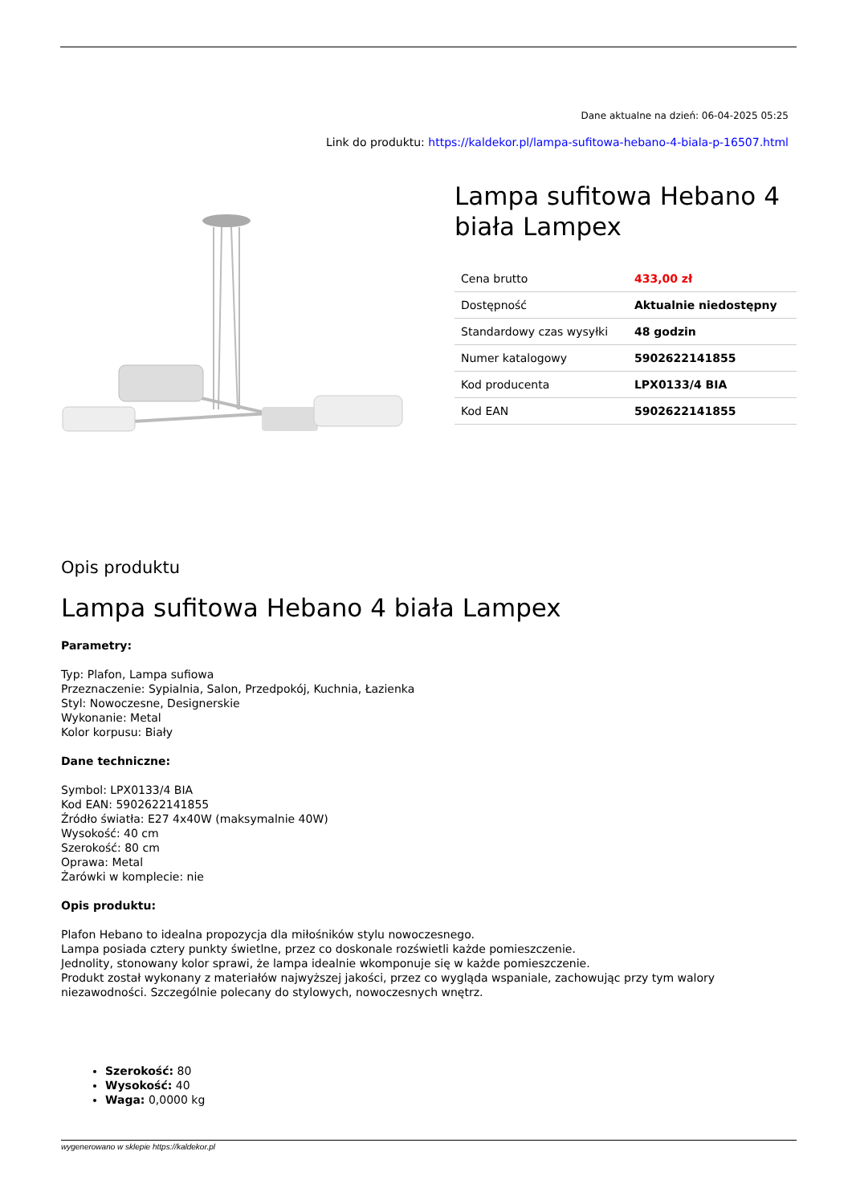Dane aktualne na dzień: 06-04-2025 05:25
Link do produktu: https://kaldekor.pl/lampa-sufitowa-hebano-4-biala-p-16507.html
Lampa sufitowa Hebano 4 biała Lampex
| Cena brutto | 433,00 zł |
| Dostępność | Aktualnie niedostępny |
| Standardowy czas wysyłki | 48 godzin |
| Numer katalogowy | 5902622141855 |
| Kod producenta | LPX0133/4 BIA |
| Kod EAN | 5902622141855 |
Opis produktu
Lampa sufitowa Hebano 4 biała Lampex
Parametry:
Typ: Plafon, Lampa sufiowa
Przeznaczenie: Sypialnia, Salon, Przedpokój, Kuchnia, Łazienka
Styl: Nowoczesne, Designerskie
Wykonanie: Metal
Kolor korpusu: Biały
Dane techniczne:
Symbol: LPX0133/4 BIA
Kod EAN: 5902622141855
Źródło światła: E27 4x40W (maksymalnie 40W)
Wysokość: 40 cm
Szerokość: 80 cm
Oprawa: Metal
Żarówki w komplecie: nie
Opis produktu:
Plafon Hebano to idealna propozycja dla miłośników stylu nowoczesnego.
Lampa posiada cztery punkty świetlne, przez co doskonale rozświetli każde pomieszczenie.
Jednolity, stonowany kolor sprawi, że lampa idealnie wkomponuje się w każde pomieszczenie.
Produkt został wykonany z materiałów najwyższej jakości, przez co wygląda wspaniale, zachowując przy tym walory niezawodności. Szczególnie polecany do stylowych, nowoczesnych wnętrz.
Szerokość: 80
Wysokość: 40
Waga: 0,0000 kg
wygenerowano w sklepie https://kaldekor.pl